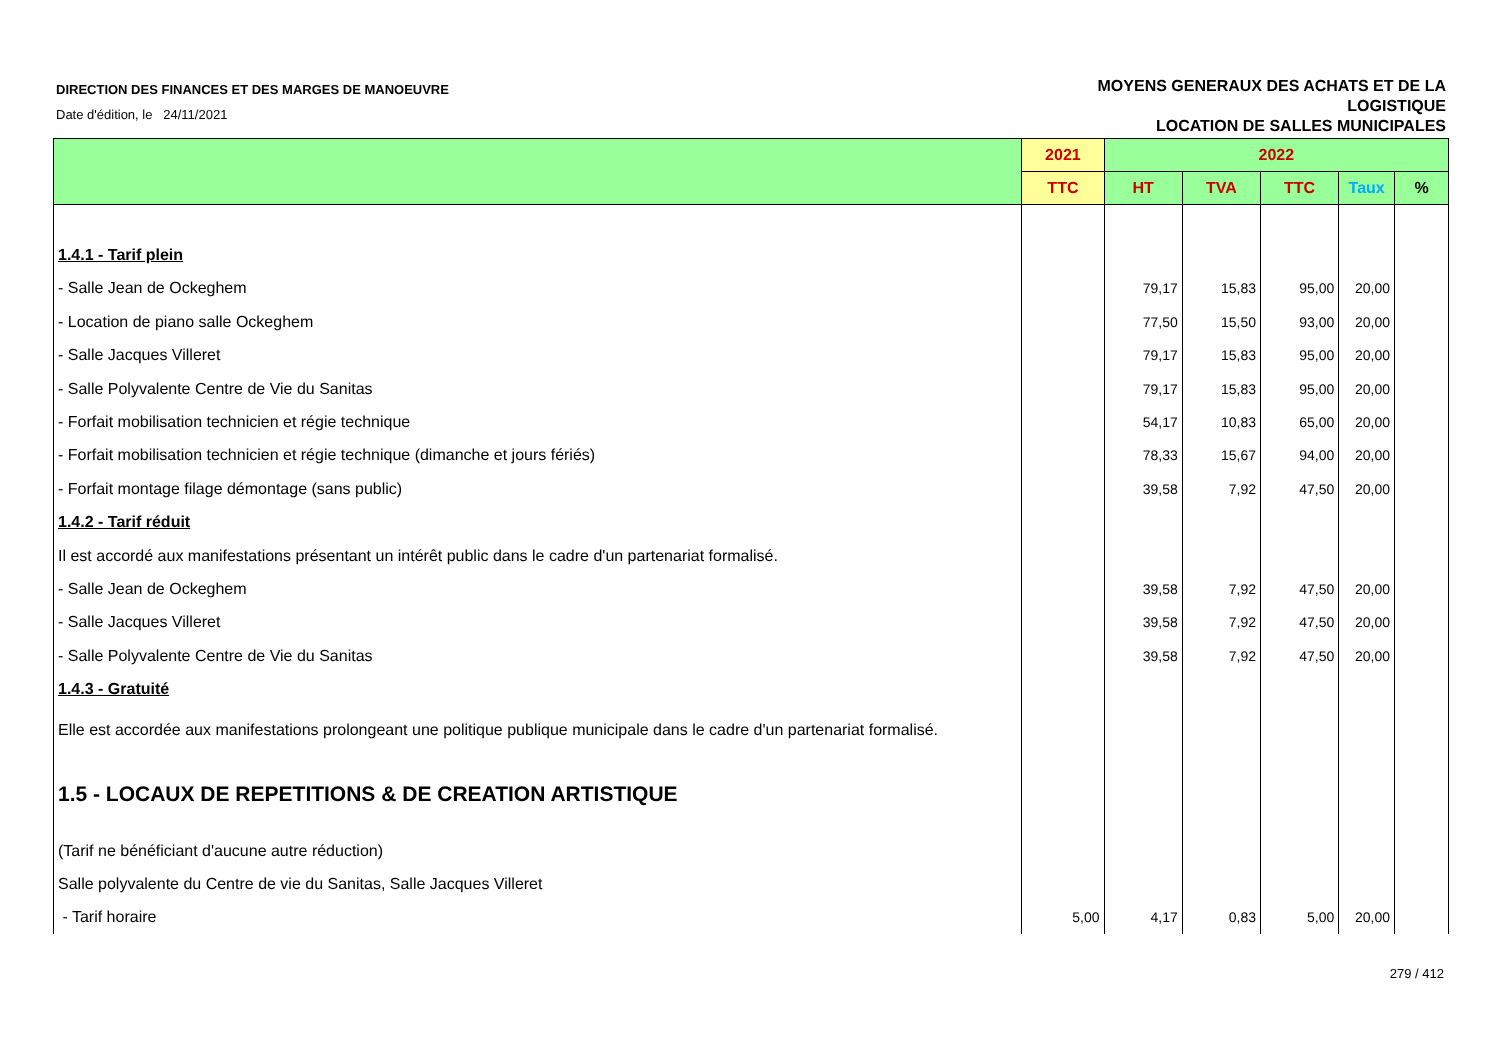DIRECTION DES FINANCES ET DES MARGES DE MANOEUVRE
Date d'édition, le 24/11/2021
MOYENS GENERAUX DES ACHATS ET DE LA
LOGISTIQUE
LOCATION DE SALLES MUNICIPALES
| | 2021 | 2022 | | | | |
| --- | --- | --- | --- | --- | --- | --- |
| | TTC | HT | TVA | TTC | Taux | % |
| 1.4.1 - Tarif plein | | | | | | |
| - Salle Jean de Ockeghem | | 79,17 | 15,83 | 95,00 | 20,00 | |
| - Location de piano salle Ockeghem | | 77,50 | 15,50 | 93,00 | 20,00 | |
| - Salle Jacques Villeret | | 79,17 | 15,83 | 95,00 | 20,00 | |
| - Salle Polyvalente Centre de Vie du Sanitas | | 79,17 | 15,83 | 95,00 | 20,00 | |
| - Forfait mobilisation technicien et régie technique | | 54,17 | 10,83 | 65,00 | 20,00 | |
| - Forfait mobilisation technicien et régie technique (dimanche et jours fériés) | | 78,33 | 15,67 | 94,00 | 20,00 | |
| - Forfait montage filage démontage (sans public) | | 39,58 | 7,92 | 47,50 | 20,00 | |
| 1.4.2 - Tarif réduit | | | | | | |
| Il est accordé aux manifestations présentant un intérêt public dans le cadre d'un partenariat formalisé. | | | | | | |
| - Salle Jean de Ockeghem | | 39,58 | 7,92 | 47,50 | 20,00 | |
| - Salle Jacques Villeret | | 39,58 | 7,92 | 47,50 | 20,00 | |
| - Salle Polyvalente Centre de Vie du Sanitas | | 39,58 | 7,92 | 47,50 | 20,00 | |
| 1.4.3 - Gratuité | | | | | | |
| Elle est accordée aux manifestations prolongeant une politique publique municipale dans le cadre d'un partenariat formalisé. | | | | | | |
| 1.5 - LOCAUX DE REPETITIONS & DE CREATION ARTISTIQUE | | | | | | |
| (Tarif ne bénéficiant d'aucune autre réduction) | | | | | | |
| Salle polyvalente du Centre de vie du Sanitas, Salle Jacques Villeret | | | | | | |
| - Tarif horaire | 5,00 | 4,17 | 0,83 | 5,00 | 20,00 | |
279 / 412